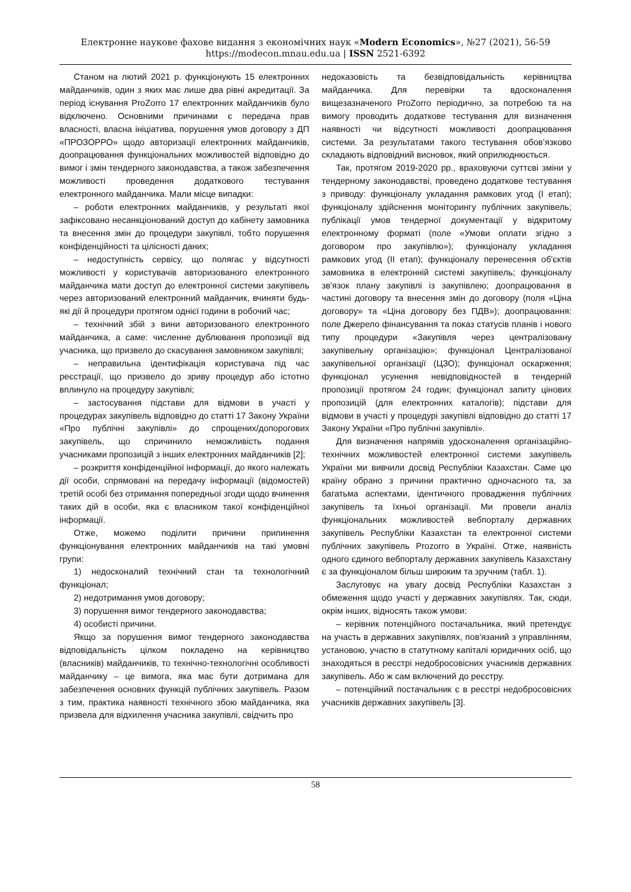Електронне наукове фахове видання з економічних наук «Modern Economics», №27 (2021), 56-59
https://modecon.mnau.edu.ua | ISSN 2521-6392
Станом на лютий 2021 р. функціонують 15 електронних майданчиків, один з яких має лише два рівні акредитації. За період існування ProZorro 17 електронних майданчиків було відключено. Основними причинами є передача прав власності, власна ініціатива, порушення умов договору з ДП «ПРОЗОРРО» щодо авторизації електронних майданчиків, доопрацювання функціональних можливостей відповідно до вимог і змін тендерного законодавства, а також забезпечення можливості проведення додаткового тестування електронного майданчика. Мали місце випадки:
– роботи електронних майданчиків, у результаті якої зафіксовано несанкціонований доступ до кабінету замовника та внесення змін до процедури закупівлі, тобто порушення конфіденційності та цілісності даних;
– недоступність сервісу, що полягає у відсутності можливості у користувачів авторизованого електронного майданчика мати доступ до електронної системи закупівель через авторизований електронний майданчик, вчиняти будь-які дії й процедури протягом однієї години в робочий час;
– технічний збій з вини авторизованого електронного майданчика, а саме: численне дублювання пропозиції від учасника, що призвело до скасування замовником закупівлі;
– неправильна ідентифікація користувача під час реєстрації, що призвело до зриву процедур або істотно вплинуло на процедуру закупівлі;
– застосування підстави для відмови в участі у процедурах закупівель відповідно до статті 17 Закону України «Про публічні закупівлі» до спрощених/допорогових закупівель, що спричинило неможливість подання учасниками пропозицій з інших електронних майданчиків [2];
– розкриття конфіденційної інформації, до якого належать дії особи, спрямовані на передачу інформації (відомостей) третій особі без отримання попередньої згоди щодо вчинення таких дій в особи, яка є власником такої конфіденційної інформації.
Отже, можемо поділити причини припинення функціонування електронних майданчиків на такі умовні групи:
1) недосконалий технічний стан та технологічний функціонал;
2) недотримання умов договору;
3) порушення вимог тендерного законодавства;
4) особисті причини.
Якщо за порушення вимог тендерного законодавства відповідальність цілком покладено на керівництво (власників) майданчиків, то технічно-технологічні особливості майданчику – це вимога, яка має бути дотримана для забезпечення основних функцій публічних закупівель. Разом з тим, практика наявності технічного збою майданчика, яка призвела для відхилення учасника закупівлі, свідчить про
недоказовість та безвідповідальність керівництва майданчика. Для перевірки та вдосконалення вищезазначеного ProZorro періодично, за потребою та на вимогу проводить додаткове тестування для визначення наявності чи відсутності можливості доопрацювання системи. За результатами такого тестування обов’язково складають відповідний висновок, який оприлюднюється.
Так, протягом 2019-2020 рр., враховуючи суттєві зміни у тендерному законодавстві, проведено додаткове тестування з приводу: функціоналу укладання рамкових угод (І етап); функціоналу здійснення моніторингу публічних закупівель; публікації умов тендерної документації у відкритому електронному форматі (поле «Умови оплати згідно з договором про закупівлю»); функціоналу укладання рамкових угод (ІІ етап); функціоналу перенесення об'єктів замовника в електронній системі закупівель; функціоналу зв'язок плану закупівлі із закупівлею; доопрацювання в частині договору та внесення змін до договору (поля «Ціна договору» та «Ціна договору без ПДВ»); доопрацювання: поле Джерело фінансування та показ статусів планів і нового типу процедури «Закупівля через централізовану закупівельну організацію»; функціонал Централізованої закупівельної організації (ЦЗО); функціонал оскарження; функціонал усунення невідповідностей в тендерній пропозиції протягом 24 годин; функціонал запиту цінових пропозицій (для електронних каталогів); підстави для відмови в участі у процедурі закупівлі відповідно до статті 17 Закону України «Про публічні закупівлі».
Для визначення напрямів удосконалення організаційно-технічних можливостей електронної системи закупівель України ми вивчили досвід Республіки Казахстан. Саме цю країну обрано з причини практично одночасного та, за багатьма аспектами, ідентичного провадження публічних закупівель та їхньої організації. Ми провели аналіз функціональних можливостей вебпорталу державних закупівель Республіки Казахстан та електронної системи публічних закупівель Prozorro в Україні. Отже, наявність одного єдиного вебпорталу державних закупівель Казахстану є за функціоналом більш широким та зручним (табл. 1).
Заслуговує на увагу досвід Республіки Казахстан з обмеження щодо участі у державних закупівлях. Так, сюди, окрім інших, відносять також умови:
– керівник потенційного постачальника, який претендує на участь в державних закупівлях, пов'язаний з управлінням, установою, участю в статутному капіталі юридичних осіб, що знаходяться в реєстрі недобросовісних учасників державних закупівель. Або ж сам включений до реєстру.
– потенційний постачальник є в реєстрі недобросовісних учасників державних закупівель [3].
58